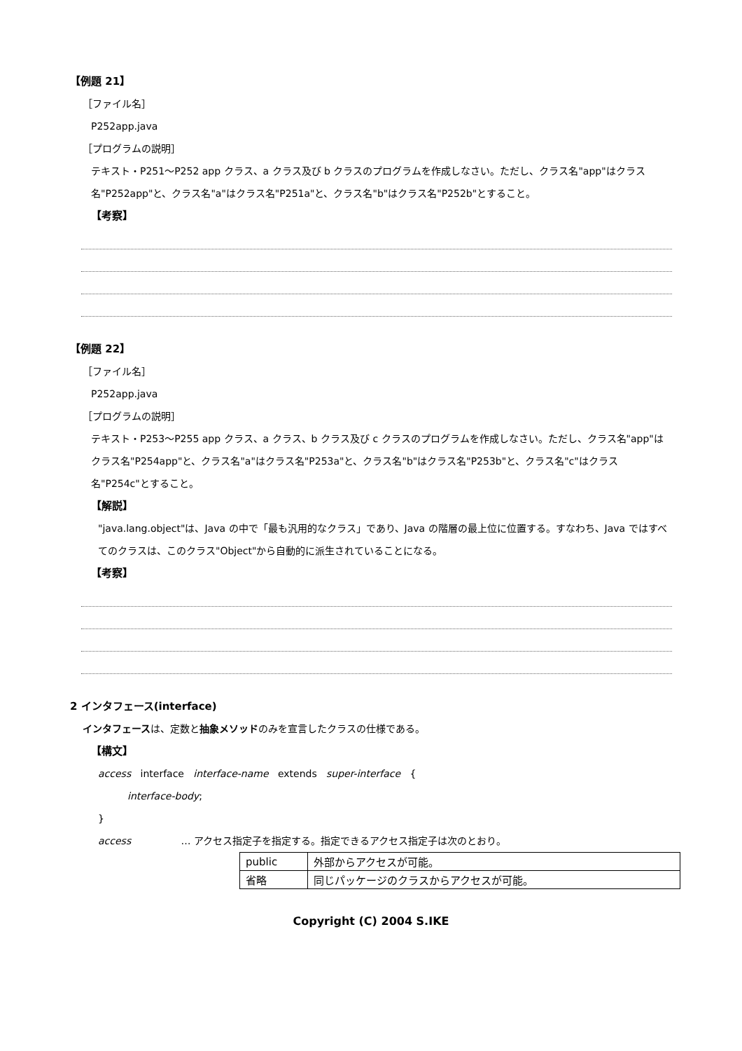【例題 21】
［ファイル名］
P252app.java
［プログラムの説明］
テキスト・P251～P252 app クラス、a クラス及び b クラスのプログラムを作成しなさい。ただし、クラス名"app"はクラス名"P252app"と、クラス名"a"はクラス名"P251a"と、クラス名"b"はクラス名"P252b"とすること。
【考察】
【例題 22】
［ファイル名］
P252app.java
［プログラムの説明］
テキスト・P253～P255 app クラス、a クラス、b クラス及び c クラスのプログラムを作成しなさい。ただし、クラス名"app"はクラス名"P254app"と、クラス名"a"はクラス名"P253a"と、クラス名"b"はクラス名"P253b"と、クラス名"c"はクラス名"P254c"とすること。
【解説】
"java.lang.object"は、Java の中で「最も汎用的なクラス」であり、Java の階層の最上位に位置する。すなわち、Java ではすべてのクラスは、このクラス"Object"から自動的に派生されていることになる。
【考察】
2 インタフェース(interface)
インタフェースは、定数と抽象メソッドのみを宣言したクラスの仕様である。
【構文】
access interface interface-name extends super-interface {
interface-body;
}
access … アクセス指定子を指定する。指定できるアクセス指定子は次のとおり。
| public | 外部からアクセスが可能。 |
| 省略 | 同じパッケージのクラスからアクセスが可能。 |
Copyright (C) 2004 S.IKE